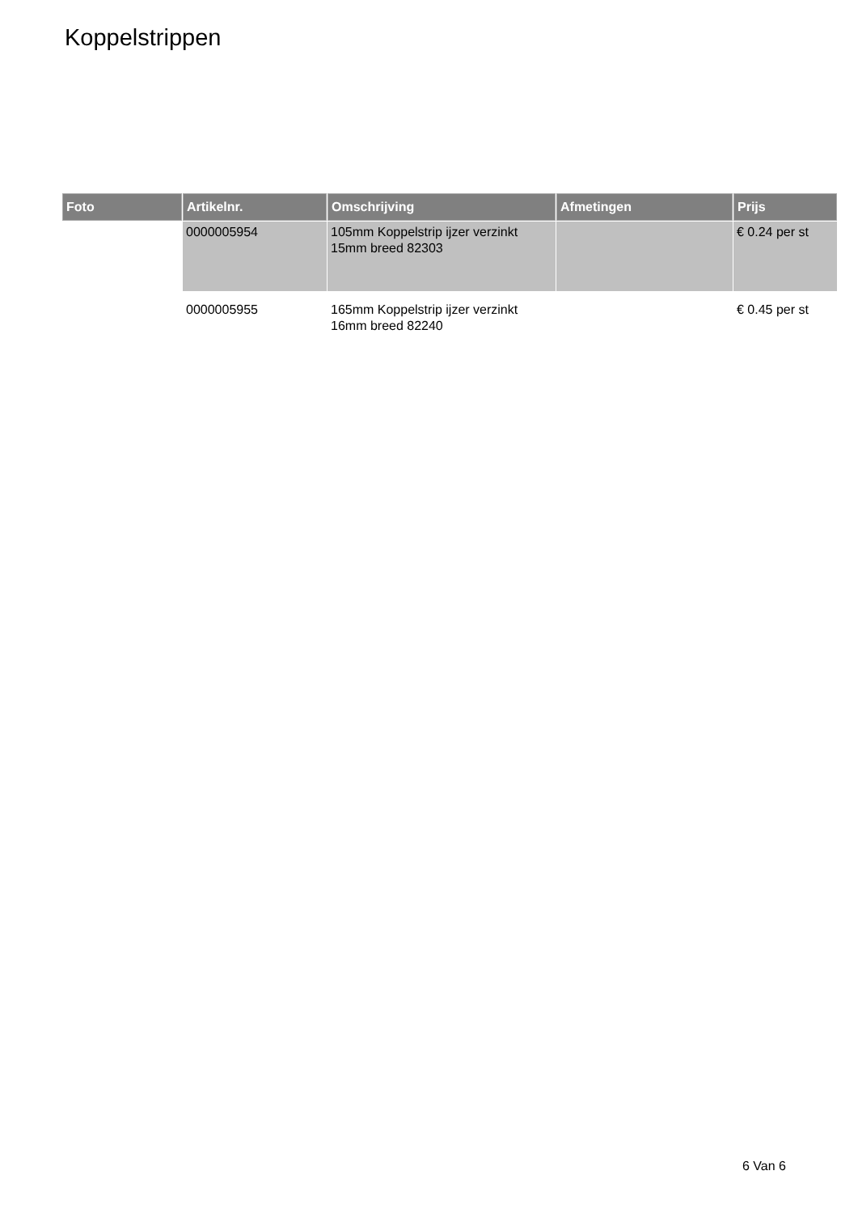Koppelstrippen
| Foto | Artikelnr. | Omschrijving | Afmetingen | Prijs |
| --- | --- | --- | --- | --- |
| | 0000005954 | 105mm Koppelstrip ijzer verzinkt 15mm breed 82303 | | € 0.24 per st |
| | 0000005955 | 165mm Koppelstrip ijzer verzinkt 16mm breed 82240 | | € 0.45 per st |
6 Van 6